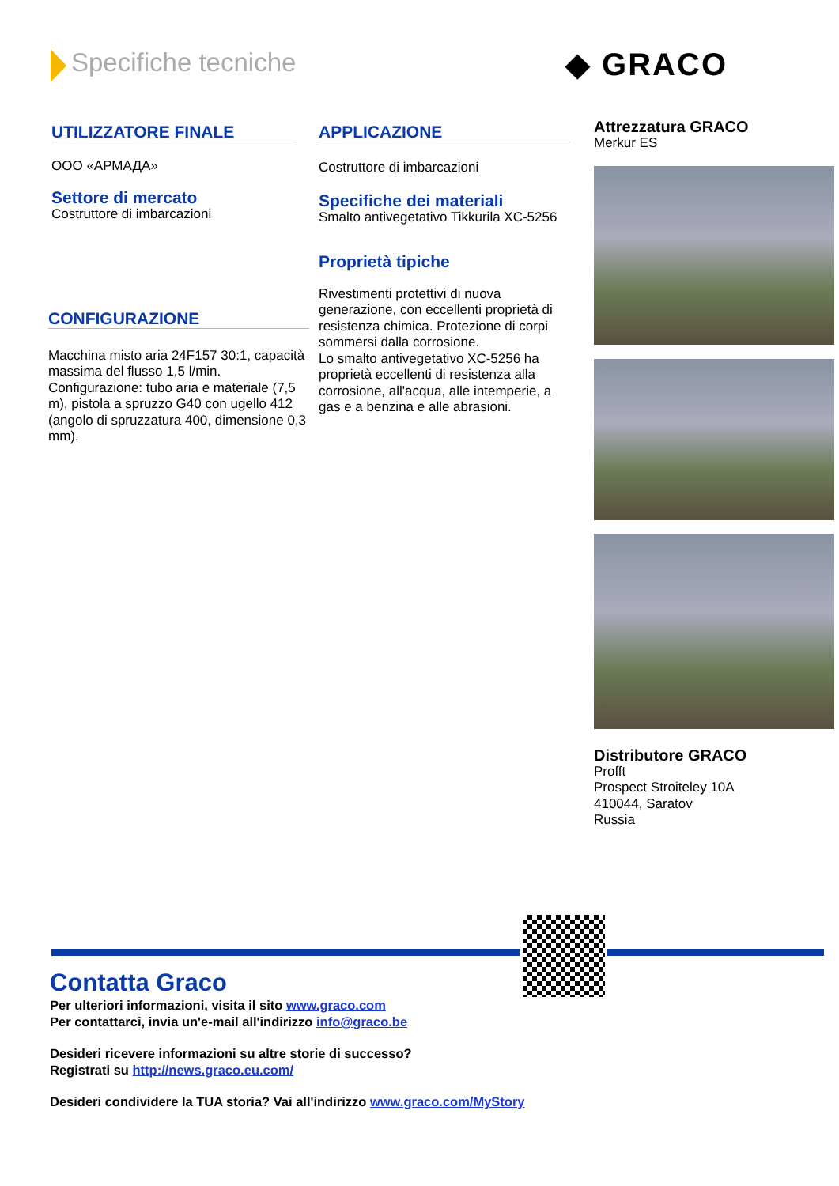Specifiche tecniche ◆ GRACO
UTILIZZATORE FINALE
OOO «АРМАДА»
Settore di mercato
Costruttore di imbarcazioni
CONFIGURAZIONE
Macchina misto aria 24F157 30:1, capacità massima del flusso 1,5 l/min. Configurazione: tubo aria e materiale (7,5 m), pistola a spruzzo G40 con ugello 412 (angolo di spruzzatura 400, dimensione 0,3 mm).
APPLICAZIONE
Costruttore di imbarcazioni
Specifiche dei materiali
Smalto antivegetativo Tikkurila XC-5256
Proprietà tipiche
Rivestimenti protettivi di nuova generazione, con eccellenti proprietà di resistenza chimica. Protezione di corpi sommersi dalla corrosione.
Lo smalto antivegetativo XC-5256 ha proprietà eccellenti di resistenza alla corrosione, all'acqua, alle intemperie, a gas e a benzina e alle abrasioni.
Attrezzatura GRACO
Merkur ES
Distributore GRACO
Profft
Prospect Stroiteley 10A
410044, Saratov
Russia
Contatta Graco
Per ulteriori informazioni, visita il sito www.graco.com
Per contattarci, invia un'e-mail all'indirizzo info@graco.be
Desideri ricevere informazioni su altre storie di successo?
Registrati su http://news.graco.eu.com/
Desideri condividere la TUA storia? Vai all'indirizzo www.graco.com/MyStory